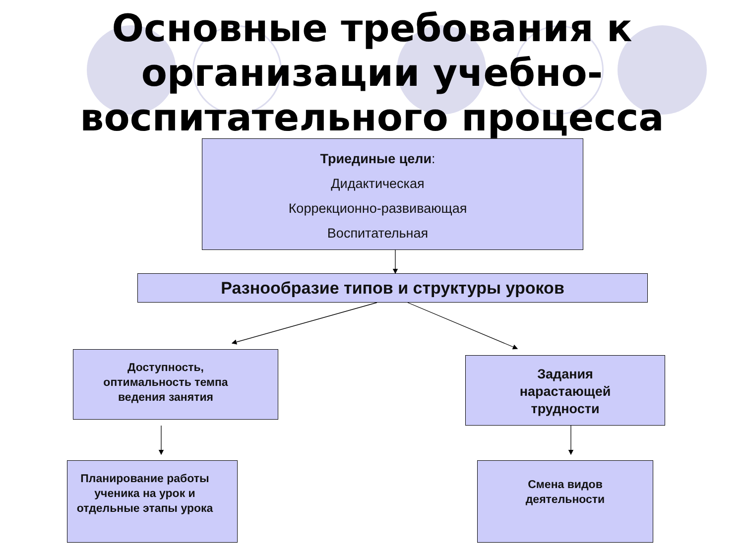Основные требования к организации учебно-воспитательного процесса
Триединые цели:
Дидактическая
Коррекционно-развивающая
Воспитательная
Разнообразие типов и структуры уроков
Доступность,
оптимальность темпа
ведения занятия
Задания
нарастающей
трудности
Планирование работы ученика на урок и отдельные этапы урока
Смена видов
деятельности